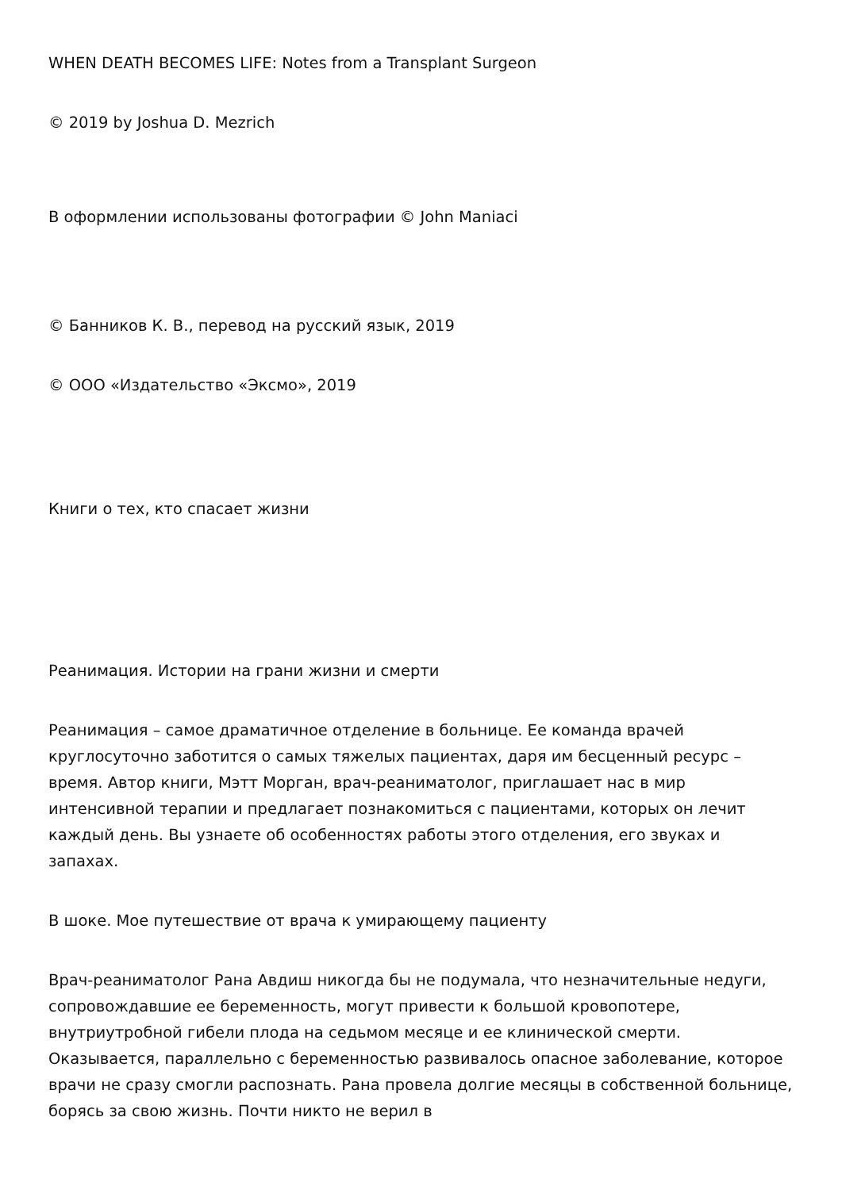WHEN DEATH BECOMES LIFE: Notes from a Transplant Surgeon
© 2019 by Joshua D. Mezrich
В оформлении использованы фотографии © John Maniaci
© Банников К. В., перевод на русский язык, 2019
© ООО «Издательство «Эксмо», 2019
Книги о тех, кто спасает жизни
Реанимация. Истории на грани жизни и смерти
Реанимация – самое драматичное отделение в больнице. Ее команда врачей круглосуточно заботится о самых тяжелых пациентах, даря им бесценный ресурс – время. Автор книги, Мэтт Морган, врач-реаниматолог, приглашает нас в мир интенсивной терапии и предлагает познакомиться с пациентами, которых он лечит каждый день. Вы узнаете об особенностях работы этого отделения, его звуках и запахах.
В шоке. Мое путешествие от врача к умирающему пациенту
Врач-реаниматолог Рана Авдиш никогда бы не подумала, что незначительные недуги, сопровождавшие ее беременность, могут привести к большой кровопотере, внутриутробной гибели плода на седьмом месяце и ее клинической смерти. Оказывается, параллельно с беременностью развивалось опасное заболевание, которое врачи не сразу смогли распознать. Рана провела долгие месяцы в собственной больнице, борясь за свою жизнь. Почти никто не верил в